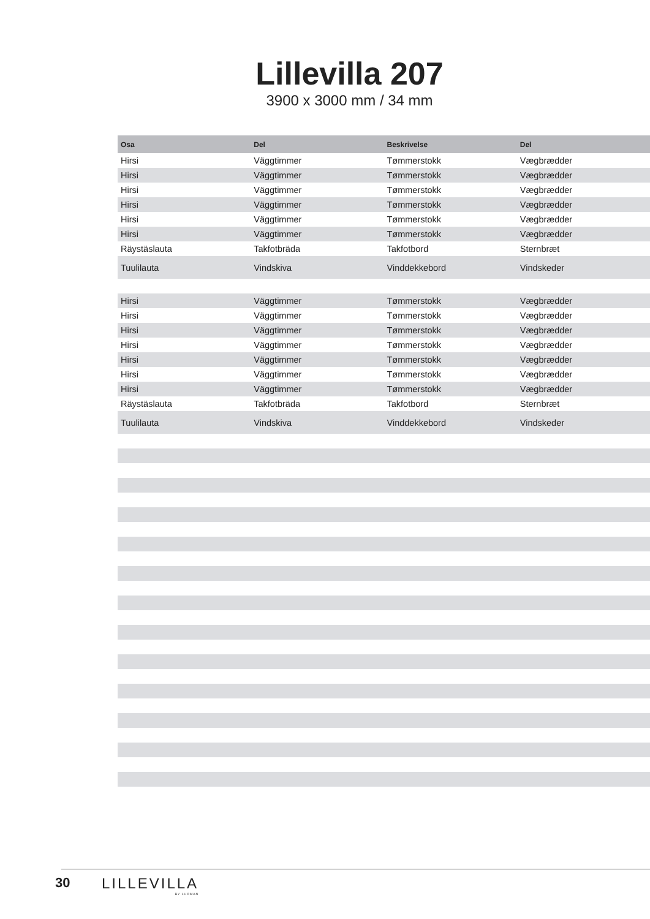Lillevilla 207
3900 x 3000 mm / 34 mm
| Osa | Del | Beskrivelse | Del |
| --- | --- | --- | --- |
| Hirsi | Väggtimmer | Tømmerstokk | Vægbrædder |
| Hirsi | Väggtimmer | Tømmerstokk | Vægbrædder |
| Hirsi | Väggtimmer | Tømmerstokk | Vægbrædder |
| Hirsi | Väggtimmer | Tømmerstokk | Vægbrædder |
| Hirsi | Väggtimmer | Tømmerstokk | Vægbrædder |
| Hirsi | Väggtimmer | Tømmerstokk | Vægbrædder |
| Räystäslauta | Takfotbräda | Takfotbord | Sternbræt |
| Tuulilauta | Vindskiva | Vinddekkebord | Vindskeder |
| Hirsi | Väggtimmer | Tømmerstokk | Vægbrædder |
| Hirsi | Väggtimmer | Tømmerstokk | Vægbrædder |
| Hirsi | Väggtimmer | Tømmerstokk | Vægbrædder |
| Hirsi | Väggtimmer | Tømmerstokk | Vægbrædder |
| Hirsi | Väggtimmer | Tømmerstokk | Vægbrædder |
| Hirsi | Väggtimmer | Tømmerstokk | Vægbrædder |
| Hirsi | Väggtimmer | Tømmerstokk | Vægbrædder |
| Räystäslauta | Takfotbräda | Takfotbord | Sternbræt |
| Tuulilauta | Vindskiva | Vinddekkebord | Vindskeder |
30 LILLEVILLA
BY LUOMAN